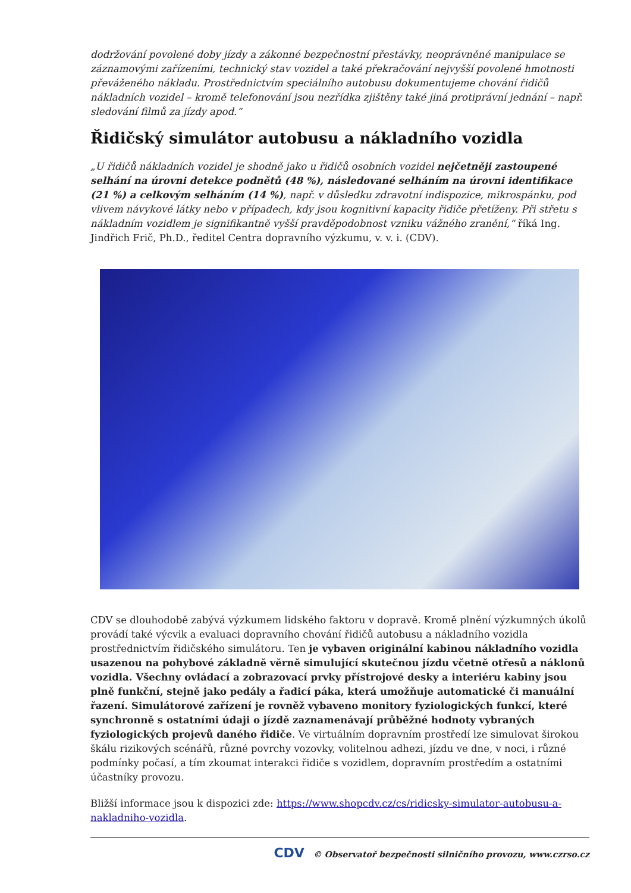dodržování povolené doby jízdy a zákonné bezpečnostní přestávky, neoprávněné manipulace se záznamovými zařízeními, technický stav vozidel a také překračování nejvyšší povolené hmotnosti převáženého nákladu. Prostřednictvím speciálního autobusu dokumentujeme chování řidičů nákladních vozidel – kromě telefonování jsou nezřídka zjištěny také jiná protiprávní jednání – např. sledování filmů za jízdy apod.“
Řidičský simulátor autobusu a nákladního vozidla
„U řidičů nákladních vozidel je shodně jako u řidičů osobních vozidel nejčetněji zastoupené selhání na úrovni detekce podnětů (48 %), následované selháním na úrovni identifikace (21 %) a celkovým selháním (14 %), např. v důsledku zdravotní indispozice, mikrospánku, pod vlivem návykové látky nebo v případech, kdy jsou kognitivní kapacity řidiče přetíženy. Při střetu s nákladním vozidlem je signifikantně vyšší pravděpodobnost vzniku vážného zranění,“ říká Ing. Jindřich Frič, Ph.D., ředitel Centra dopravního výzkumu, v. v. i. (CDV).
CDV se dlouhodobě zabývá výzkumem lidského faktoru v dopravě. Kromě plnění výzkumných úkolů provádí také výcvik a evaluaci dopravního chování řidičů autobusu a nákladního vozidla prostřednictvím řidičského simulátoru. Ten je vybaven originální kabinou nákladního vozidla usazenou na pohybové základně věrně simulující skutečnou jízdu včetně otřesů a náklonů vozidla. Všechny ovládací a zobrazovací prvky přístrojové desky a interiéru kabiny jsou plně funkční, stejně jako pedály a řadicí páka, která umožňuje automatické či manuální řazení. Simulátorové zařízení je rovněž vybaveno monitory fyziologických funkcí, které synchronně s ostatními údaji o jízdě zaznamenávají průběžné hodnoty vybraných fyziologických projevů daného řidiče. Ve virtuálním dopravním prostředí lze simulovat širokou škálu rizikových scénářů, různé povrchy vozovky, volitelnou adhezi, jízdu ve dne, v noci, i různé podmínky počasí, a tím zkoumat interakci řidiče s vozidlem, dopravním prostředím a ostatními účastníky provozu.
Bližší informace jsou k dispozici zde: https://www.shopcdv.cz/cs/ridicsky-simulator-autobusu-a-nakladniho-vozidla.
CDV © Observatoř bezpečnosti silničního provozu, www.czrso.cz